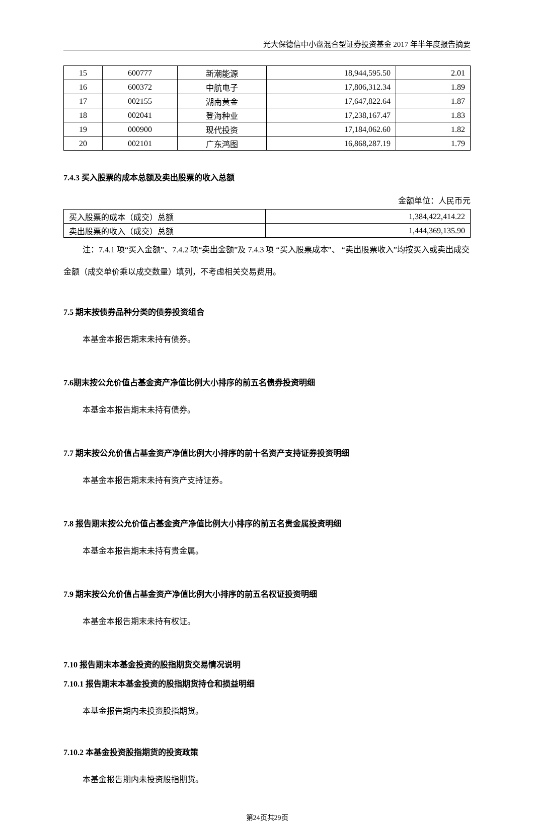光大保德信中小盘混合型证券投资基金 2017 年半年度报告摘要
| 15 | 600777 | 新潮能源 | 18,944,595.50 | 2.01 |
| 16 | 600372 | 中航电子 | 17,806,312.34 | 1.89 |
| 17 | 002155 | 湖南黄金 | 17,647,822.64 | 1.87 |
| 18 | 002041 | 登海种业 | 17,238,167.47 | 1.83 |
| 19 | 000900 | 现代投资 | 17,184,062.60 | 1.82 |
| 20 | 002101 | 广东鸿图 | 16,868,287.19 | 1.79 |
7.4.3 买入股票的成本总额及卖出股票的收入总额
金额单位：人民币元
| 买入股票的成本（成交）总额 | 1,384,422,414.22 |
| 卖出股票的收入（成交）总额 | 1,444,369,135.90 |
注：7.4.1 项“买入金额”、7.4.2 项“卖出金额”及 7.4.3 项 “买入股票成本”、 “卖出股票收入”均按买入或卖出成交金额（成交单价乘以成交数量）填列，不考虑相关交易费用。
7.5 期末按债券品种分类的债券投资组合
本基金本报告期末未持有债券。
7.6期末按公允价值占基金资产净值比例大小排序的前五名债券投资明细
本基金本报告期末未持有债券。
7.7 期末按公允价值占基金资产净值比例大小排序的前十名资产支持证券投资明细
本基金本报告期末未持有资产支持证券。
7.8 报告期末按公允价值占基金资产净值比例大小排序的前五名贵金属投资明细
本基金本报告期末未持有贵金属。
7.9 期末按公允价值占基金资产净值比例大小排序的前五名权证投资明细
本基金本报告期末未持有权证。
7.10 报告期末本基金投资的股指期货交易情况说明
7.10.1 报告期末本基金投资的股指期货持仓和损益明细
本基金报告期内未投资股指期货。
7.10.2 本基金投资股指期货的投资政策
本基金报告期内未投资股指期货。
第24页共29页